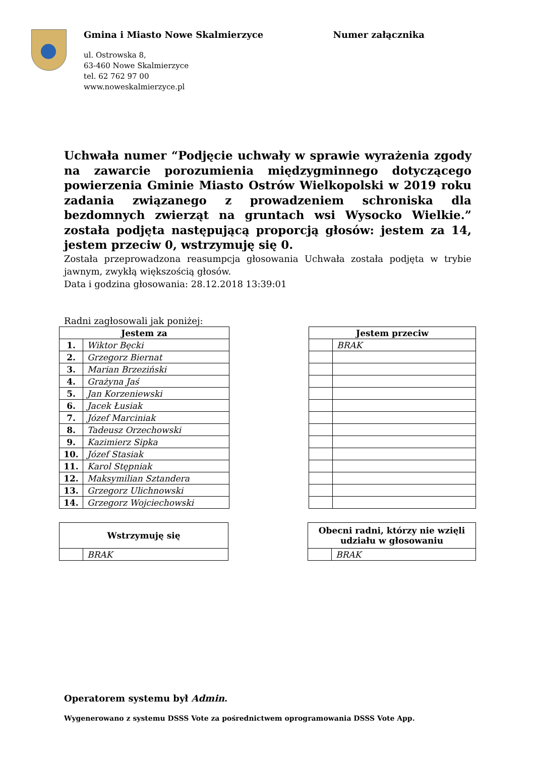Gmina i Miasto Nowe Skalmierzyce
ul. Ostrowska 8,
63-460 Nowe Skalmierzyce
tel. 62 762 97 00
www.noweskalmierzyce.pl
Numer załącznika
Uchwała numer “Podjęcie uchwały w sprawie wyrażenia zgody na zawarcie porozumienia międzygminnego dotyczącego powierzenia Gminie Miasto Ostrów Wielkopolski w 2019 roku zadania związanego z prowadzeniem schroniska dla bezdomnych zwierząt na gruntach wsi Wysocko Wielkie.” została podjęta następującą proporcją głosów: jestem za 14, jestem przeciw 0, wstrzymuję się 0.
Została przeprowadzona reasumpcja głosowania Uchwała została podjęta w trybie jawnym, zwykłą większością głosów.
Data i godzina głosowania: 28.12.2018 13:39:01
Radni zagłosowali jak poniżej:
| Jestem za | |
| --- | --- |
| 1. | Wiktor Bęcki |
| 2. | Grzegorz Biernat |
| 3. | Marian Brzeziński |
| 4. | Grażyna Jaś |
| 5. | Jan Korzeniewski |
| 6. | Jacek Łusiak |
| 7. | Józef Marciniak |
| 8. | Tadeusz Orzechowski |
| 9. | Kazimierz Sipka |
| 10. | Józef Stasiak |
| 11. | Karol Stępniak |
| 12. | Maksymilian Sztandera |
| 13. | Grzegorz Ulichnowski |
| 14. | Grzegorz Wojciechowski |
| Jestem przeciw | |
| --- | --- |
| | BRAK |
| Wstrzymuję się | |
| --- | --- |
| | BRAK |
| Obecni radni, którzy nie wzięli udziału w głosowaniu | |
| --- | --- |
| | BRAK |
Operatorem systemu był Admin.
Wygenerowano z systemu DSSS Vote za pośrednictwem oprogramowania DSSS Vote App.